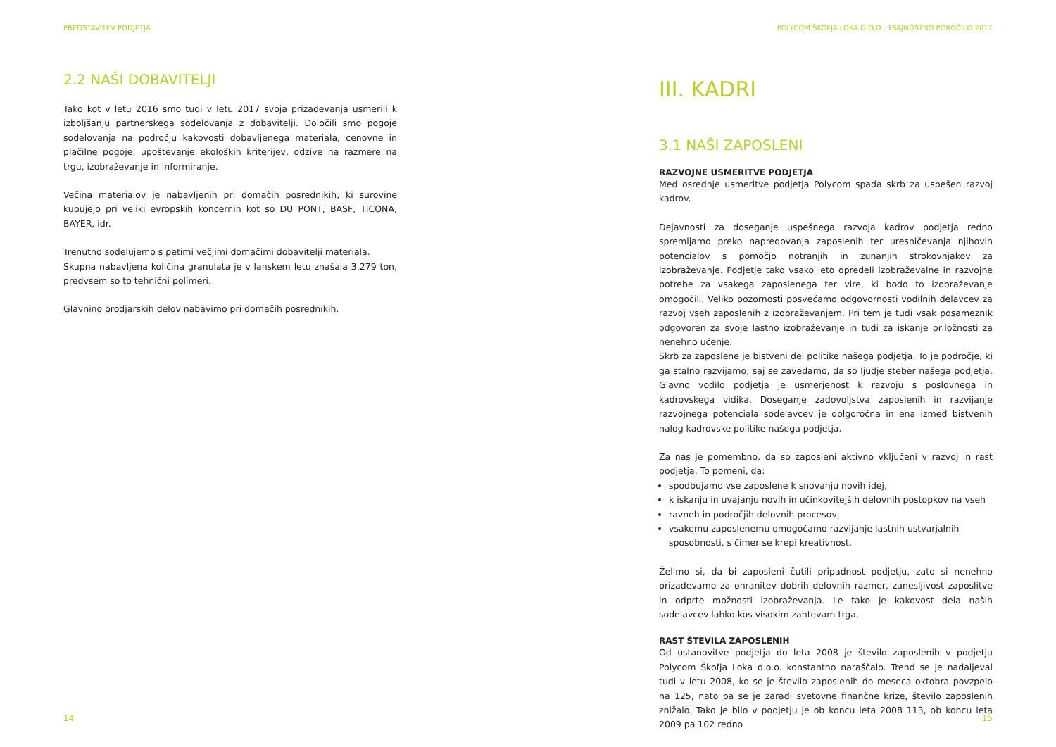PREDSTAVITEV PODJETJA
2.2 NAŠI DOBAVITELJI
Tako kot v letu 2016 smo tudi v letu 2017 svoja prizadevanja usmerili k izboljšanju partnerskega sodelovanja z dobavitelji. Določili smo pogoje sodelovanja na področju kakovosti dobavljenega materiala, cenovne in plačilne pogoje, upoštevanje ekoloških kriterijev, odzive na razmere na trgu, izobraževanje in informiranje.
Večina materialov je nabavljenih pri domačih posrednikih, ki surovine kupujejo pri veliki evropskih koncernih kot so DU PONT, BASF, TICONA, BAYER, idr.
Trenutno sodelujemo s petimi večjimi domačimi dobavitelji materiala.
Skupna nabavljena količina granulata je v lanskem letu znašala 3.279 ton, predvsem so to tehnični polimeri.
Glavnino orodjarskih delov nabavimo pri domačih posrednikih.
14
POLYCOM ŠKOFJA LOKA D.O.O., TRAJNOSTNO POROČILO 2017
III. KADRI
3.1 NAŠI ZAPOSLENI
RAZVOJNE USMERITVE PODJETJA
Med osrednje usmeritve podjetja Polycom spada skrb za uspešen razvoj kadrov.
Dejavnosti za doseganje uspešnega razvoja kadrov podjetja redno spremljamo preko napredovanja zaposlenih ter uresničevanja njihovih potencialov s pomočjo notranjih in zunanjih strokovnjakov za izobraževanje. Podjetje tako vsako leto opredeli izobraževalne in razvojne potrebe za vsakega zaposlenega ter vire, ki bodo to izobraževanje omogočili. Veliko pozornosti posvečamo odgovornosti vodilnih delavcev za razvoj vseh zaposlenih z izobraževanjem. Pri tem je tudi vsak posameznik odgovoren za svoje lastno izobraževanje in tudi za iskanje priložnosti za nenehno učenje.
Skrb za zaposlene je bistveni del politike našega podjetja. To je področje, ki ga stalno razvijamo, saj se zavedamo, da so ljudje steber našega podjetja. Glavno vodilo podjetja je usmerjenost k razvoju s poslovnega in kadrovskega vidika. Doseganje zadovoljstva zaposlenih in razvijanje razvojnega potenciala sodelavcev je dolgoročna in ena izmed bistvenih nalog kadrovske politike našega podjetja.
Za nas je pomembno, da so zaposleni aktivno vključeni v razvoj in rast podjetja. To pomeni, da:
spodbujamo vse zaposlene k snovanju novih idej,
k iskanju in uvajanju novih in učinkovitejših delovnih postopkov na vseh
ravneh in področjih delovnih procesov,
vsakemu zaposlenemu omogočamo razvijanje lastnih ustvarjalnih sposobnosti, s čimer se krepi kreativnost.
Želimo si, da bi zaposleni čutili pripadnost podjetju, zato si nenehno prizadevamo za ohranitev dobrih delovnih razmer, zanesljivost zaposlitve in odprte možnosti izobraževanja. Le tako je kakovost dela naših sodelavcev lahko kos visokim zahtevam trga.
RAST ŠTEVILA ZAPOSLENIH
Od ustanovitve podjetja do leta 2008 je število zaposlenih v podjetju Polycom Škofja Loka d.o.o. konstantno naraščalo. Trend se je nadaljeval tudi v letu 2008, ko se je število zaposlenih do meseca oktobra povzpelo na 125, nato pa se je zaradi svetovne finančne krize, število zaposlenih znižalo. Tako je bilo v podjetju je ob koncu leta 2008 113, ob koncu leta 2009 pa 102 redno
15